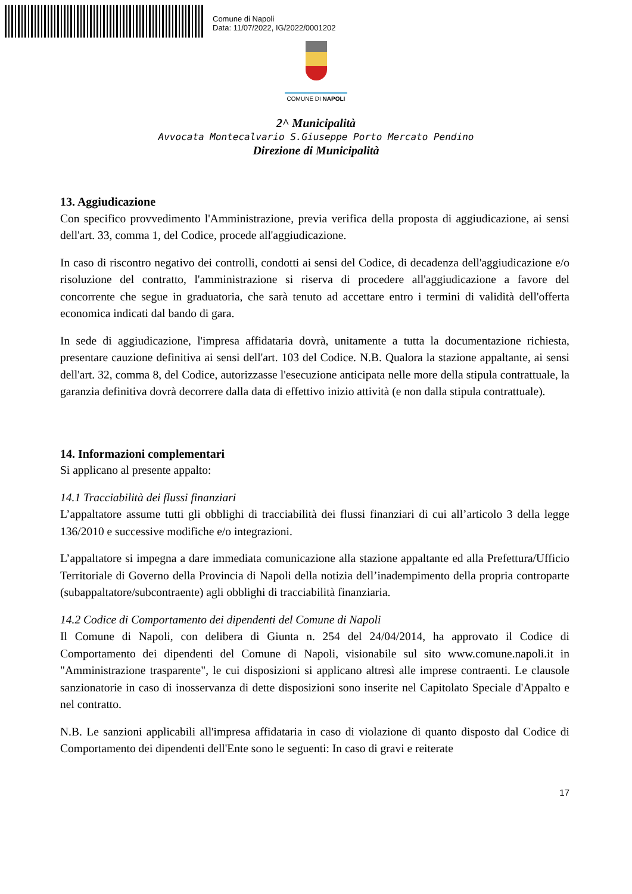Comune di Napoli
Data: 11/07/2022, IG/2022/0001202
COMUNE DI NAPOLI
2^ Municipalità
Avvocata Montecalvario S.Giuseppe Porto Mercato Pendino
Direzione di Municipalità
13. Aggiudicazione
Con specifico provvedimento l'Amministrazione, previa verifica della proposta di aggiudicazione, ai sensi dell'art. 33, comma 1, del Codice, procede all'aggiudicazione.
In caso di riscontro negativo dei controlli, condotti ai sensi del Codice, di decadenza dell'aggiudicazione e/o risoluzione del contratto, l'amministrazione si riserva di procedere all'aggiudicazione a favore del concorrente che segue in graduatoria, che sarà tenuto ad accettare entro i termini di validità dell'offerta economica indicati dal bando di gara.
In sede di aggiudicazione, l'impresa affidataria dovrà, unitamente a tutta la documentazione richiesta, presentare cauzione definitiva ai sensi dell'art. 103 del Codice. N.B. Qualora la stazione appaltante, ai sensi dell'art. 32, comma 8, del Codice, autorizzasse l'esecuzione anticipata nelle more della stipula contrattuale, la garanzia definitiva dovrà decorrere dalla data di effettivo inizio attività (e non dalla stipula contrattuale).
14. Informazioni complementari
Si applicano al presente appalto:
14.1 Tracciabilità dei flussi finanziari
L’appaltatore assume tutti gli obblighi di tracciabilità dei flussi finanziari di cui all’articolo 3 della legge 136/2010 e successive modifiche e/o integrazioni.
L’appaltatore si impegna a dare immediata comunicazione alla stazione appaltante ed alla Prefettura/Ufficio Territoriale di Governo della Provincia di Napoli della notizia dell’inadempimento della propria controparte (subappaltatore/subcontraente) agli obblighi di tracciabilità finanziaria.
14.2 Codice di Comportamento dei dipendenti del Comune di Napoli
Il Comune di Napoli, con delibera di Giunta n. 254 del 24/04/2014, ha approvato il Codice di Comportamento dei dipendenti del Comune di Napoli, visionabile sul sito www.comune.napoli.it in "Amministrazione trasparente", le cui disposizioni si applicano altresì alle imprese contraenti. Le clausole sanzionatorie in caso di inosservanza di dette disposizioni sono inserite nel Capitolato Speciale d'Appalto e nel contratto.
N.B. Le sanzioni applicabili all'impresa affidataria in caso di violazione di quanto disposto dal Codice di Comportamento dei dipendenti dell'Ente sono le seguenti: In caso di gravi e reiterate
17